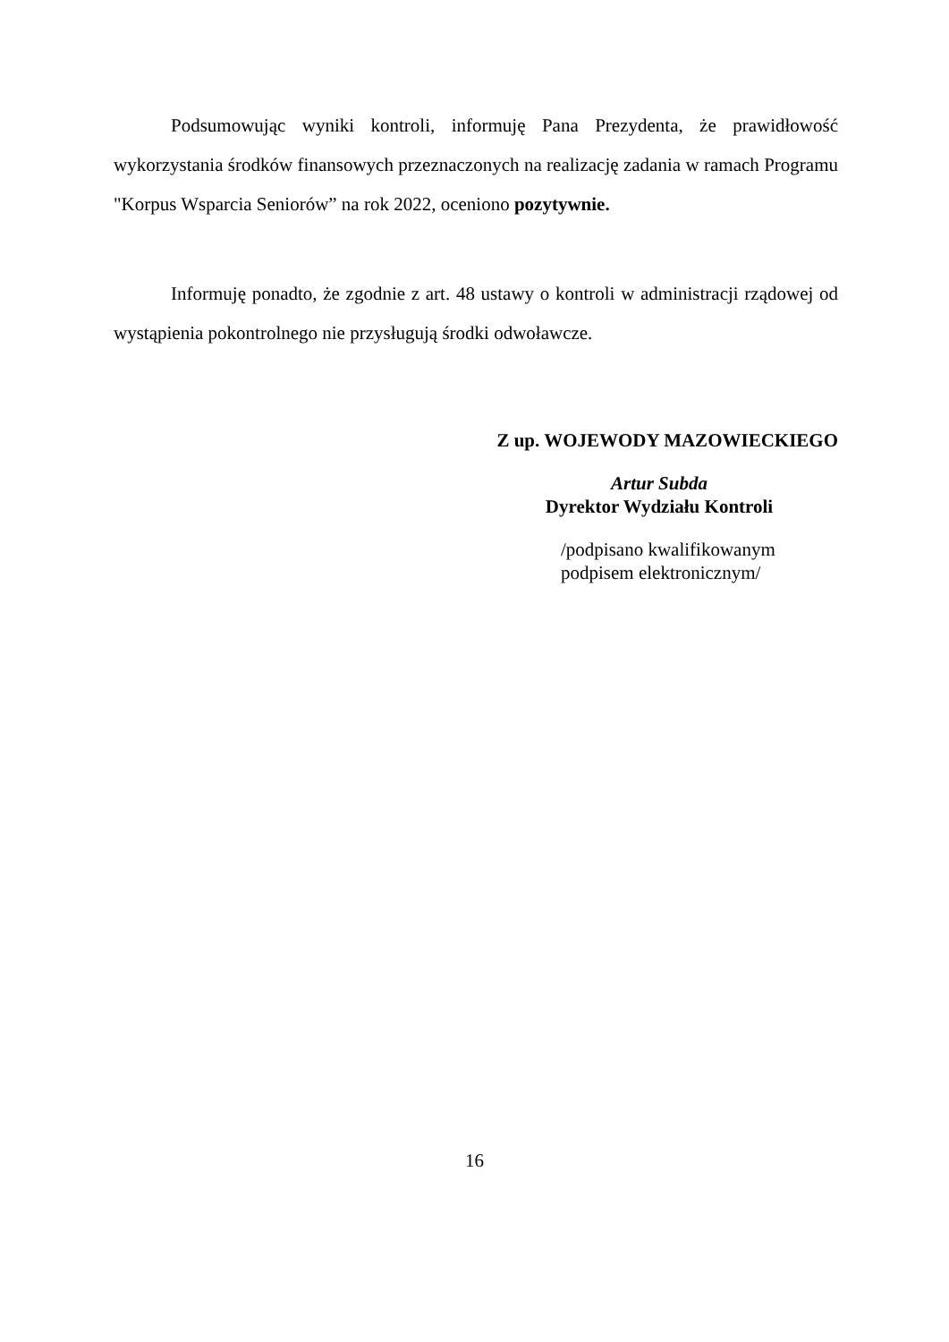Podsumowując wyniki kontroli, informuję Pana Prezydenta, że prawidłowość wykorzystania środków finansowych przeznaczonych na realizację zadania w ramach Programu "Korpus Wsparcia Seniorów” na rok 2022, oceniono pozytywnie.
Informuję ponadto, że zgodnie z art. 48 ustawy o kontroli w administracji rządowej od wystąpienia pokontrolnego nie przysługują środki odwoławcze.
Z up. WOJEWODY MAZOWIECKIEGO
Artur Subda
Dyrektor Wydziału Kontroli
/podpisano kwalifikowanym
podpisem elektronicznym/
16